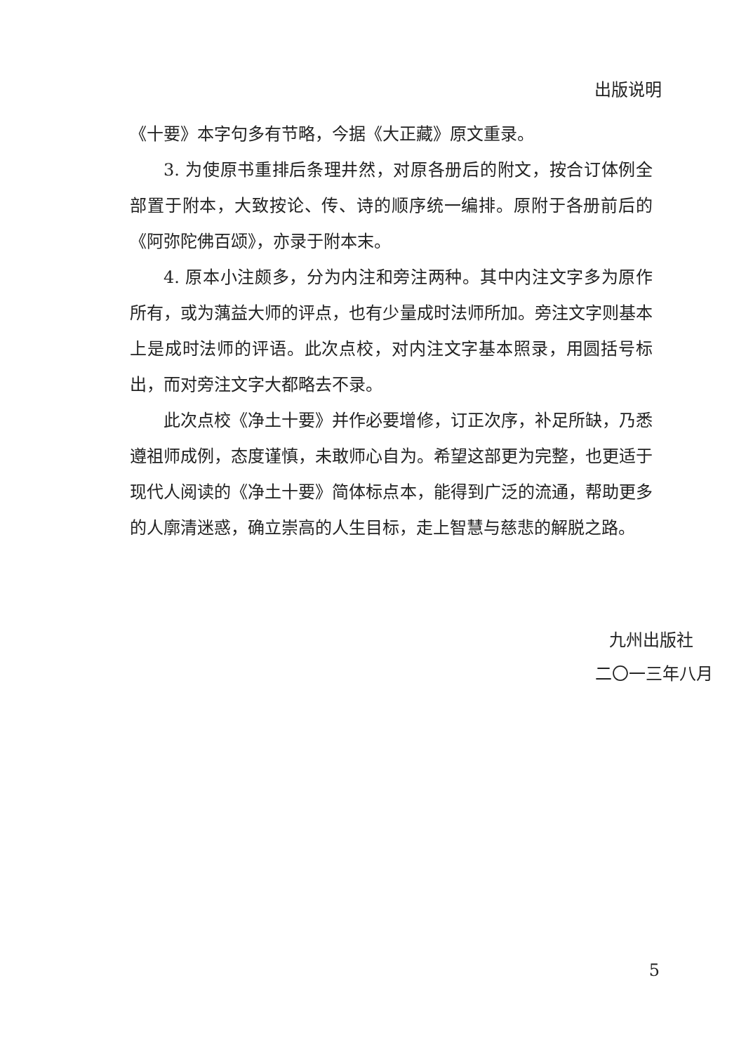出版说明
《十要》本字句多有节略，今据《大正藏》原文重录。
3. 为使原书重排后条理井然，对原各册后的附文，按合订体例全部置于附本，大致按论、传、诗的顺序统一编排。原附于各册前后的《阿弥陀佛百颂》，亦录于附本末。
4. 原本小注颇多，分为内注和旁注两种。其中内注文字多为原作所有，或为蕅益大师的评点，也有少量成时法师所加。旁注文字则基本上是成时法师的评语。此次点校，对内注文字基本照录，用圆括号标出，而对旁注文字大都略去不录。
此次点校《净土十要》并作必要增修，订正次序，补足所缺，乃悉遵祖师成例，态度谨慎，未敢师心自为。希望这部更为完整，也更适于现代人阅读的《净土十要》简体标点本，能得到广泛的流通，帮助更多的人廓清迷惑，确立崇高的人生目标，走上智慧与慈悲的解脱之路。
九州出版社
二〇一三年八月
5